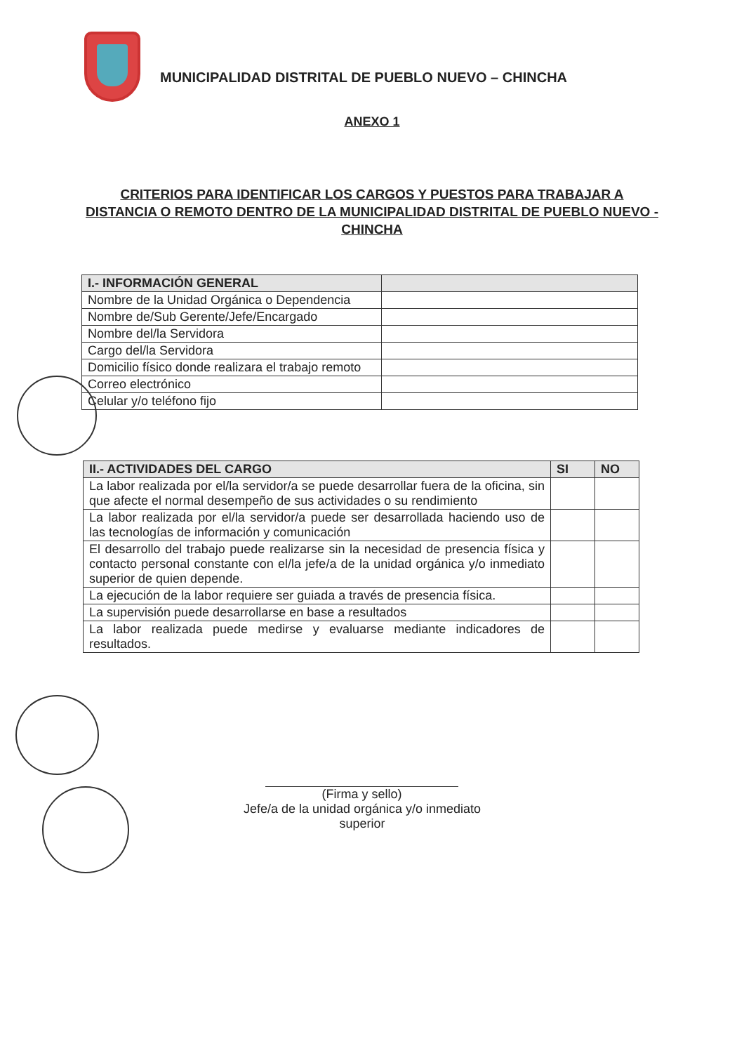MUNICIPALIDAD DISTRITAL DE PUEBLO NUEVO – CHINCHA
ANEXO 1
CRITERIOS PARA IDENTIFICAR LOS CARGOS Y PUESTOS PARA TRABAJAR A DISTANCIA O REMOTO DENTRO DE LA MUNICIPALIDAD DISTRITAL DE PUEBLO NUEVO - CHINCHA
| I.- INFORMACIÓN GENERAL | |
| --- | --- |
| Nombre de la Unidad Orgánica o Dependencia | |
| Nombre de/Sub Gerente/Jefe/Encargado | |
| Nombre del/la Servidora | |
| Cargo del/la Servidora | |
| Domicilio físico donde realizara el trabajo remoto | |
| Correo electrónico | |
| Celular y/o teléfono fijo | |
| II.- ACTIVIDADES DEL CARGO | SI | NO |
| --- | --- | --- |
| La labor realizada por el/la servidor/a se puede desarrollar fuera de la oficina, sin que afecte el normal desempeño de sus actividades o su rendimiento | | |
| La labor realizada por el/la servidor/a puede ser desarrollada haciendo uso de las tecnologías de información y comunicación | | |
| El desarrollo del trabajo puede realizarse sin la necesidad de presencia física y contacto personal constante con el/la jefe/a de la unidad orgánica y/o inmediato superior de quien depende. | | |
| La ejecución de la labor requiere ser guiada a través de presencia física. | | |
| La supervisión puede desarrollarse en base a resultados | | |
| La labor realizada puede medirse y evaluarse mediante indicadores de resultados. | | |
(Firma y sello)
Jefe/a de la unidad orgánica y/o inmediato superior